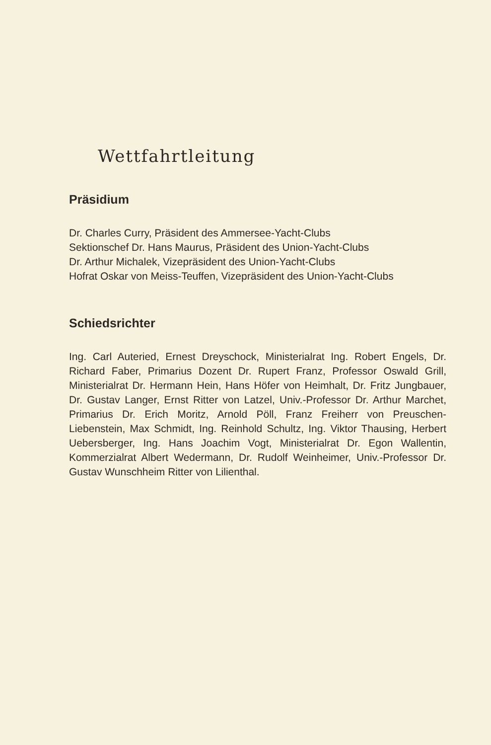Wettfahrtleitung
Präsidium
Dr. Charles Curry, Präsident des Ammersee-Yacht-Clubs
Sektionschef Dr. Hans Maurus, Präsident des Union-Yacht-Clubs
Dr. Arthur Michalek, Vizepräsident des Union-Yacht-Clubs
Hofrat Oskar von Meiss-Teuffen, Vizepräsident des Union-Yacht-Clubs
Schiedsrichter
Ing. Carl Auteried, Ernest Dreyschock, Ministerialrat Ing. Robert Engels, Dr. Richard Faber, Primarius Dozent Dr. Rupert Franz, Professor Oswald Grill, Ministerialrat Dr. Hermann Hein, Hans Höfer von Heimhalt, Dr. Fritz Jungbauer, Dr. Gustav Langer, Ernst Ritter von Latzel, Univ.-Professor Dr. Arthur Marchet, Primarius Dr. Erich Moritz, Arnold Pöll, Franz Freiherr von Preuschen-Liebenstein, Max Schmidt, Ing. Reinhold Schultz, Ing. Viktor Thausing, Herbert Uebersberger, Ing. Hans Joachim Vogt, Ministerialrat Dr. Egon Wallentin, Kommerzialrat Albert Wedermann, Dr. Rudolf Weinheimer, Univ.-Professor Dr. Gustav Wunschheim Ritter von Lilienthal.